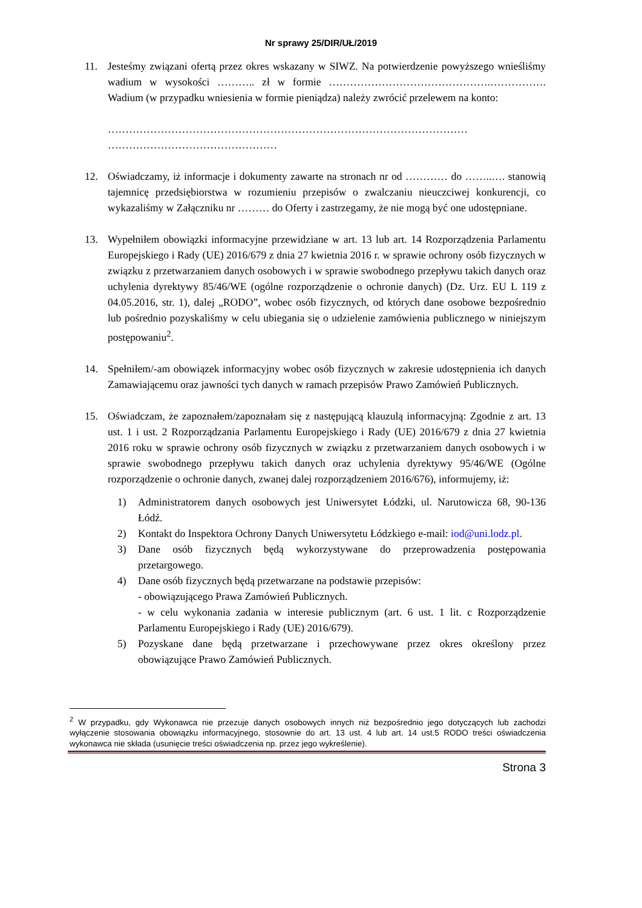Nr sprawy 25/DIR/UŁ/2019
11. Jesteśmy związani ofertą przez okres wskazany w SIWZ. Na potwierdzenie powyższego wnieśliśmy wadium w wysokości ……….. zł w formie ……………………………………….……………. Wadium (w przypadku wniesienia w formie pieniądza) należy zwrócić przelewem na konto:
…………………………………………………………………………………………
…………………………………………
12. Oświadczamy, iż informacje i dokumenty zawarte na stronach nr od ………… do ……..…. stanowią tajemnicę przedsiębiorstwa w rozumieniu przepisów o zwalczaniu nieuczciwej konkurencji, co wykazaliśmy w Załączniku nr ……… do Oferty i zastrzegamy, że nie mogą być one udostępniane.
13. Wypełniłem obowiązki informacyjne przewidziane w art. 13 lub art. 14 Rozporządzenia Parlamentu Europejskiego i Rady (UE) 2016/679 z dnia 27 kwietnia 2016 r. w sprawie ochrony osób fizycznych w związku z przetwarzaniem danych osobowych i w sprawie swobodnego przepływu takich danych oraz uchylenia dyrektywy 85/46/WE (ogólne rozporządzenie o ochronie danych) (Dz. Urz. EU L 119 z 04.05.2016, str. 1), dalej „RODO”, wobec osób fizycznych, od których dane osobowe bezpośrednio lub pośrednio pozyskaliśmy w celu ubiegania się o udzielenie zamówienia publicznego w niniejszym postępowaniu<sup>2</sup>.
14. Spełniłem/-am obowiązek informacyjny wobec osób fizycznych w zakresie udostępnienia ich danych Zamawiającemu oraz jawności tych danych w ramach przepisów Prawo Zamówień Publicznych.
15. Oświadczam, że zapoznałem/zapoznałam się z następującą klauzulą informacyjną: Zgodnie z art. 13 ust. 1 i ust. 2 Rozporządzania Parlamentu Europejskiego i Rady (UE) 2016/679 z dnia 27 kwietnia 2016 roku w sprawie ochrony osób fizycznych w związku z przetwarzaniem danych osobowych i w sprawie swobodnego przepływu takich danych oraz uchylenia dyrektywy 95/46/WE (Ogólne rozporządzenie o ochronie danych, zwanej dalej rozporządzeniem 2016/676), informujemy, iż:
1) Administratorem danych osobowych jest Uniwersytet Łódzki, ul. Narutowicza 68, 90-136 Łódź.
2) Kontakt do Inspektora Ochrony Danych Uniwersytetu Łódzkiego e-mail: iod@uni.lodz.pl.
3) Dane osób fizycznych będą wykorzystywane do przeprowadzenia postępowania przetargowego.
4) Dane osób fizycznych będą przetwarzane na podstawie przepisów:
- obowiązującego Prawa Zamówień Publicznych.
- w celu wykonania zadania w interesie publicznym (art. 6 ust. 1 lit. c Rozporządzenie Parlamentu Europejskiego i Rady (UE) 2016/679).
5) Pozyskane dane będą przetwarzane i przechowywane przez okres określony przez obowiązujące Prawo Zamówień Publicznych.
<sup>2</sup> W przypadku, gdy Wykonawca nie przezuje danych osobowych innych niż bezpośrednio jego dotyczących lub zachodzi wyłączenie stosowania obowiązku informacyjnego, stosownie do art. 13 ust. 4 lub art. 14 ust.5 RODO treści oświadczenia wykonawca nie składa (usunięcie treści oświadczenia np. przez jego wykreślenie).
Strona 3